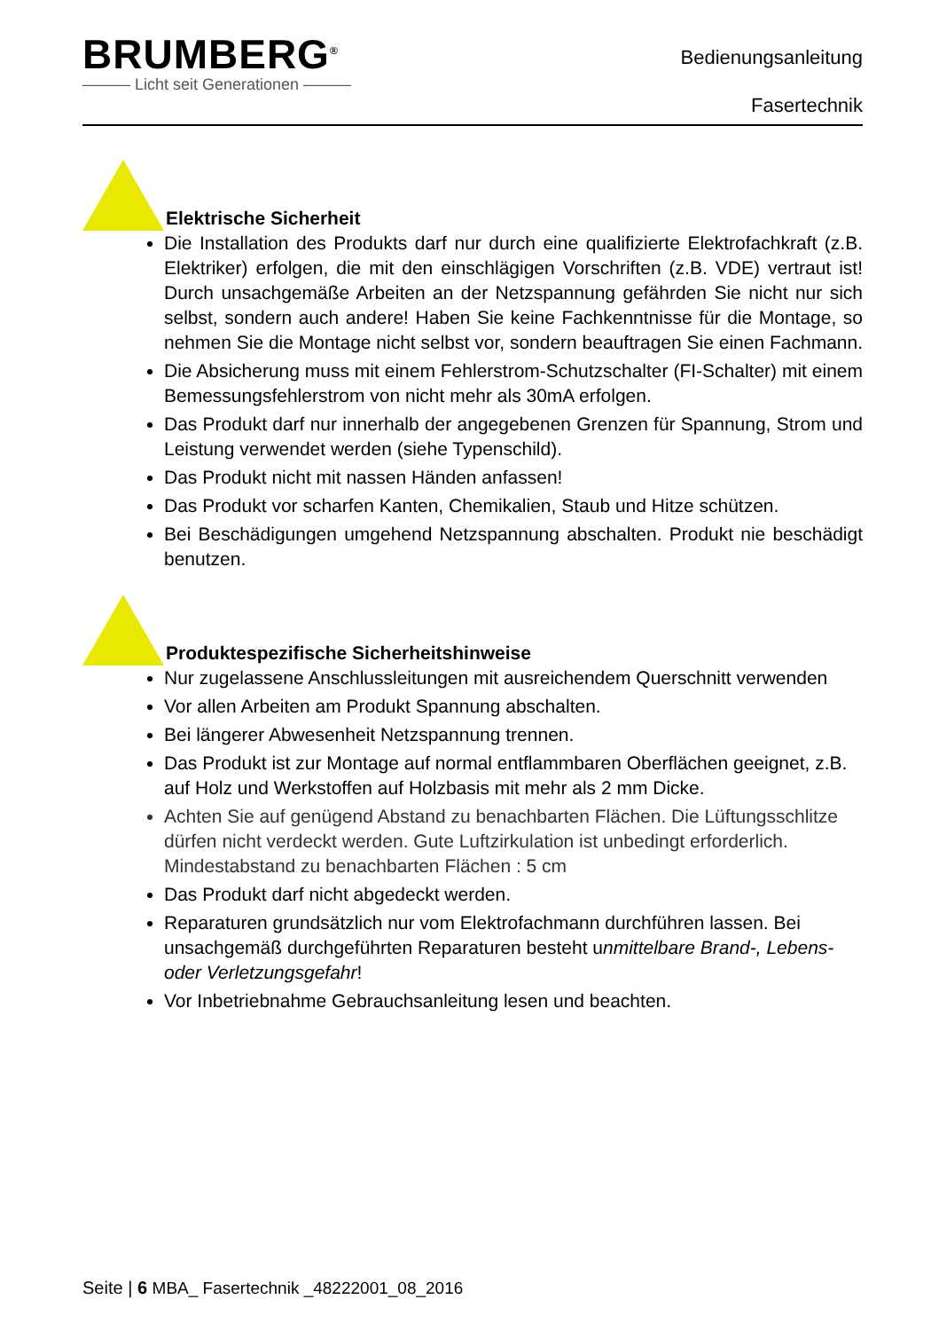BRUMBERG<sup>®</sup>
——— Licht seit Generationen ———
Bedienungsanleitung
Fasertechnik
Elektrische Sicherheit
Die Installation des Produkts darf nur durch eine qualifizierte Elektrofachkraft (z.B. Elektriker) erfolgen, die mit den einschlägigen Vorschriften (z.B. VDE) vertraut ist! Durch unsachgemäße Arbeiten an der Netzspannung gefährden Sie nicht nur sich selbst, sondern auch andere! Haben Sie keine Fachkenntnisse für die Montage, so nehmen Sie die Montage nicht selbst vor, sondern beauftragen Sie einen Fachmann.
Die Absicherung muss mit einem Fehlerstrom-Schutzschalter (FI-Schalter) mit einem Bemessungsfehlerstrom von nicht mehr als 30mA erfolgen.
Das Produkt darf nur innerhalb der angegebenen Grenzen für Spannung, Strom und Leistung verwendet werden (siehe Typenschild).
Das Produkt nicht mit nassen Händen anfassen!
Das Produkt vor scharfen Kanten, Chemikalien, Staub und Hitze schützen.
Bei Beschädigungen umgehend Netzspannung abschalten. Produkt nie beschädigt benutzen.
Produktespezifische Sicherheitshinweise
Nur zugelassene Anschlussleitungen mit ausreichendem Querschnitt verwenden
Vor allen Arbeiten am Produkt Spannung abschalten.
Bei längerer Abwesenheit Netzspannung trennen.
Das Produkt ist zur Montage auf normal entflammbaren Oberflächen geeignet, z.B. auf Holz und Werkstoffen auf Holzbasis mit mehr als 2 mm Dicke.
Achten Sie auf genügend Abstand zu benachbarten Flächen. Die Lüftungsschlitze dürfen nicht verdeckt werden. Gute Luftzirkulation ist unbedingt erforderlich. Mindestabstand zu benachbarten Flächen : 5 cm
Das Produkt darf nicht abgedeckt werden.
Reparaturen grundsätzlich nur vom Elektrofachmann durchführen lassen. Bei unsachgemäß durchgeführten Reparaturen besteht unmittelbare Brand-, Lebens- oder Verletzungsgefahr!
Vor Inbetriebnahme Gebrauchsanleitung lesen und beachten.
Seite | 6 MBA_ Fasertechnik _48222001_08_2016